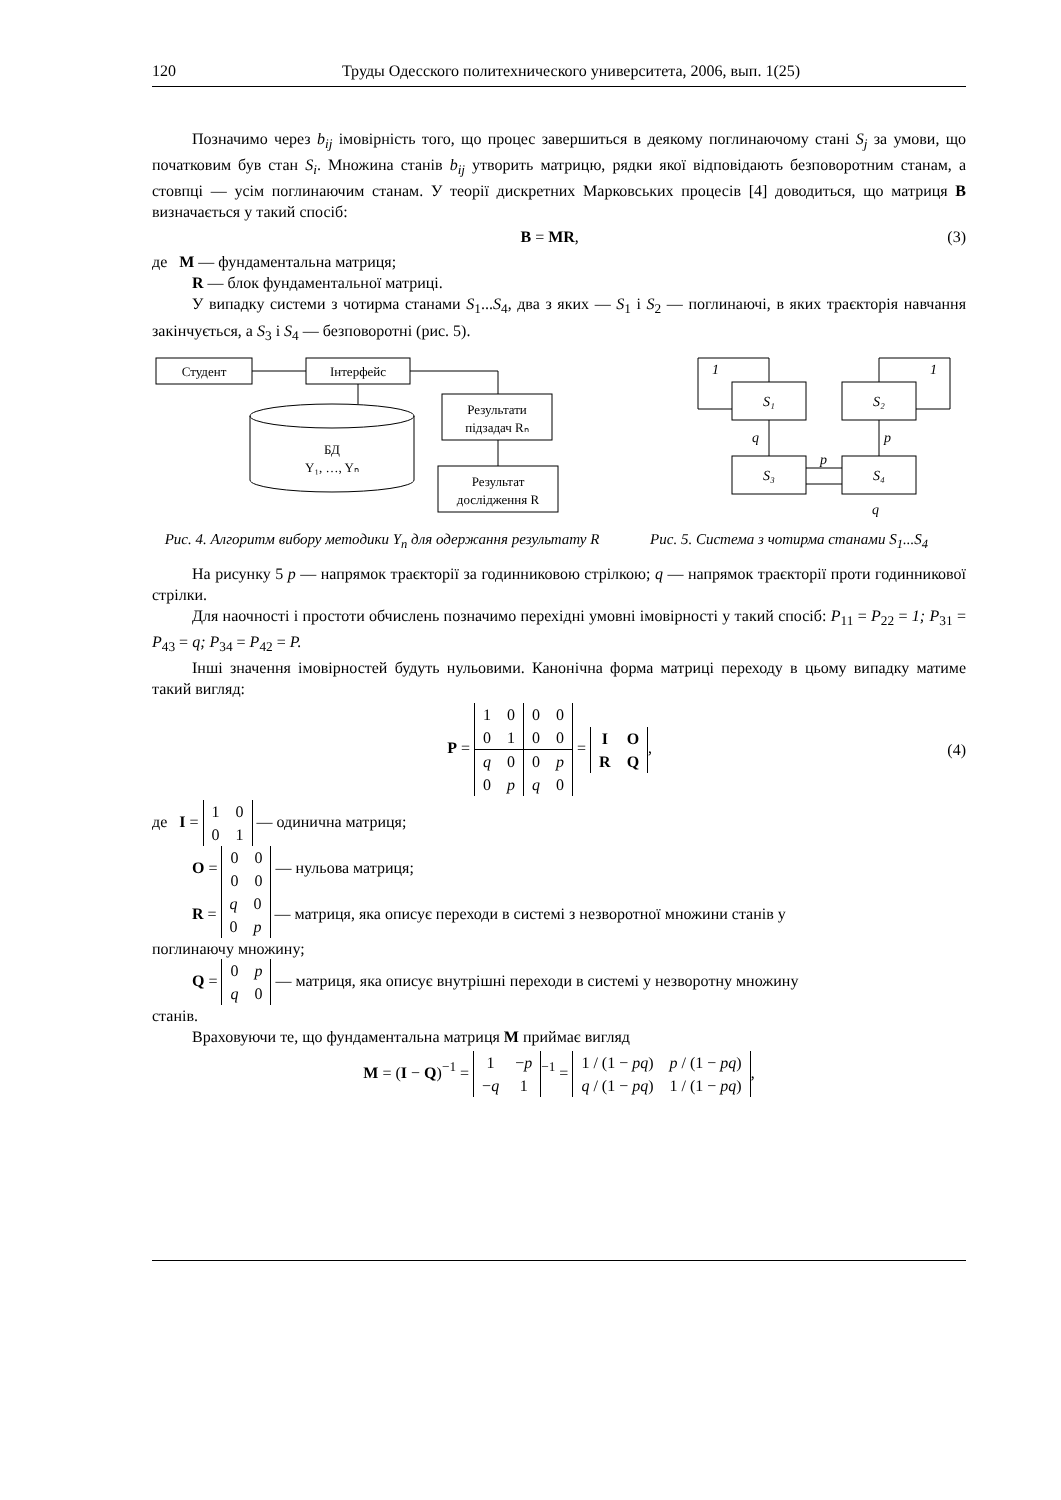120 Труды Одесского политехнического университета, 2006, вып. 1(25)
Позначимо через b<sub>ij</sub> імовірність того, що процес завершиться в деякому поглинаючому стані S<sub>j</sub> за умови, що початковим був стан S<sub>i</sub>. Множина станів b<sub>ij</sub> утворить матрицю, рядки якої відповідають безповоротним станам, а стовпці — усім поглинаючим станам. У теорії дискретних Марковських процесів [4] доводиться, що матриця B визначається у такий спосіб:
B = MR, (3)
де M — фундаментальна матриця;
R — блок фундаментальної матриці.
У випадку системи з чотирма станами S<sub>1</sub>...S<sub>4</sub>, два з яких — S<sub>1</sub> і S<sub>2</sub> — поглинаючі, в яких траєкторія навчання закінчується, а S<sub>3</sub> і S<sub>4</sub> — безповоротні (рис. 5).
Студент
Інтерфейс
БД
Y₁, …, Yₙ
Результати
підзадач Rₙ
Результат
дослідження R
Рис. 4. Алгоритм вибору методики Y<sub>n</sub> для одержання результату R
S₁
S₂
S₃
S₄
1
1
q
p
p
q
Рис. 5. Система з чотирма станами S<sub>1</sub>...S<sub>4</sub>
На рисунку 5 p — напрямок траєкторії за годинниковою стрілкою; q — напрямок траєкторії проти годинникової стрілки.
Для наочності і простоти обчислень позначимо перехідні умовні імовірності у такий спосіб: P<sub>11</sub> = P<sub>22</sub> = 1; P<sub>31</sub> = P<sub>43</sub> = q; P<sub>34</sub> = P<sub>42</sub> = P.
Інші значення імовірностей будуть нульовими. Канонічна форма матриці переходу в цьому випадку матиме такий вигляд:
P =
| 1 | 0 | 0 | 0 |
| 0 | 1 | 0 | 0 |
| q | 0 | 0 | p |
| 0 | p | q | 0 |
=
| I | O |
| R | Q |
, (4)
де I =
| 1 | 0 |
| 0 | 1 |
— одинична матриця;
O =
| 0 | 0 |
| 0 | 0 |
— нульова матриця;
R =
| q | 0 |
| 0 | p |
— матриця, яка описує переходи в системі з незворотної множини станів у
поглинаючу множину;
Q =
| 0 | p |
| q | 0 |
— матриця, яка описує внутрішні переходи в системі у незворотну множину
станів.
Враховуючи те, що фундаментальна матриця M приймає вигляд
M = (I − Q)<sup>−1</sup> =
| 1 | − p |
| − q | 1 |
<sup>−1</sup> =
| 1 / (1 − pq ) | p / (1 − pq ) |
| q / (1 − pq ) | 1 / (1 − pq ) |
,